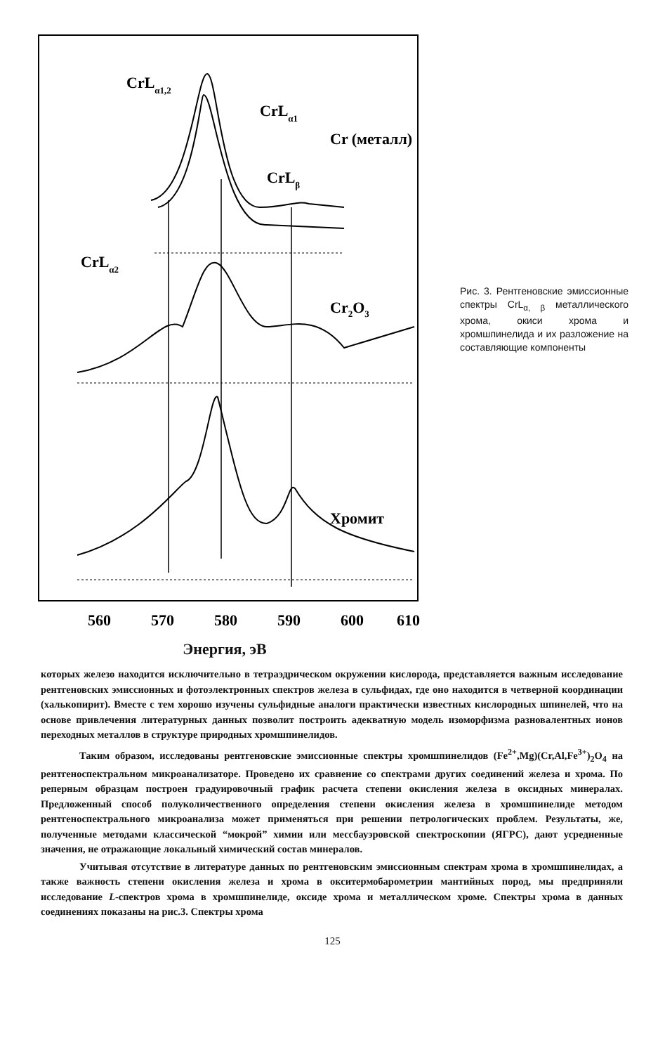CrLα1,2
CrLα1
Cr (металл)
CrLβ
CrLα2
Cr2O3
Хромит
560
570
580
590
600
610
Энергия, эВ
Рис. 3. Рентгеновские эмиссионные спектры CrL<sub>α, β</sub> металлического хрома, окиси хрома и хромшпинелида и их разложение на составляющие компоненты
которых железо находится исключительно в тетраэдрическом окружении кислорода, представляется важным исследование рентгеновских эмиссионных и фотоэлектронных спектров железа в сульфидах, где оно находится в четверной координации (халькопирит). Вместе с тем хорошо изучены сульфидные аналоги практически известных кислородных шпинелей, что на основе привлечения литературных данных позволит построить адекватную модель изоморфизма разновалентных ионов переходных металлов в структуре природных хромшпинелидов.
Таким образом, исследованы рентгеновские эмиссионные спектры хромшпинелидов (Fe<sup>2+</sup>,Mg)(Cr,Al,Fe<sup>3+</sup>)<sub>2</sub>O<sub>4</sub> на рентгеноспектральном микроанализаторе. Проведено их сравнение со спектрами других соединений железа и хрома. По реперным образцам построен градуировочный график расчета степени окисления железа в оксидных минералах. Предложенный способ полуколичественного определения степени окисления железа в хромшпинелиде методом рентгеноспектрального микроанализа может применяться при решении петрологических проблем. Результаты, же, полученные методами классической “мокрой” химии или мессбауэровской спектроскопии (ЯГРС), дают усредненные значения, не отражающие локальный химический состав минералов.
Учитывая отсутствие в литературе данных по рентгеновским эмиссионным спектрам хрома в хромшпинелидах, а также важность степени окисления железа и хрома в окситермобарометрии мантийных пород, мы предприняли исследование L-спектров хрома в хромшпинелиде, оксиде хрома и металлическом хроме. Спектры хрома в данных соединениях показаны на рис.3. Спектры хрома
125